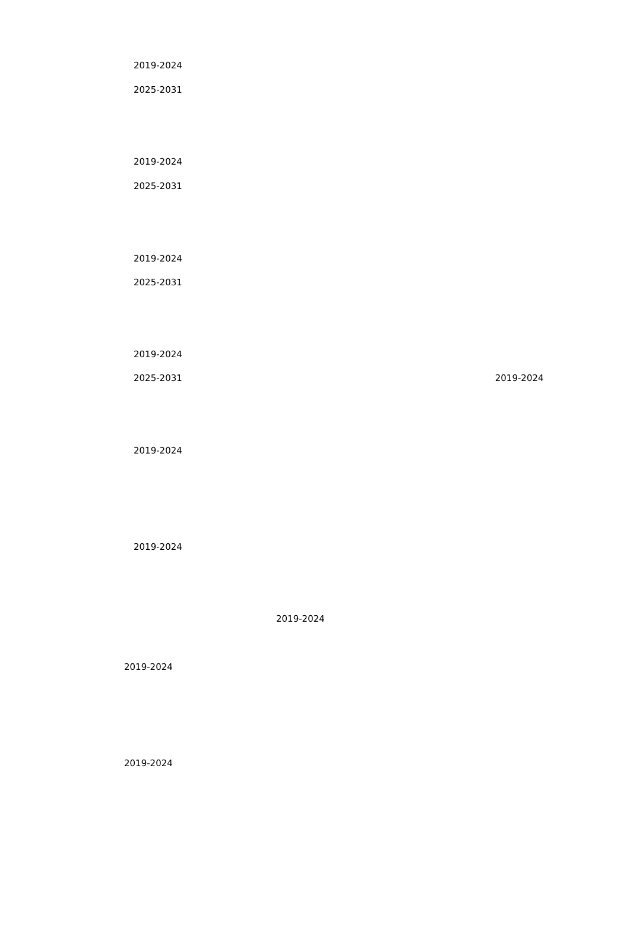2019-2024
2025-2031
2019-2024
2025-2031
2019-2024
2025-2031
2019-2024
2025-2031 2019-2024
2019-2024
2019-2024
2019-2024
2019-2024
2019-2024